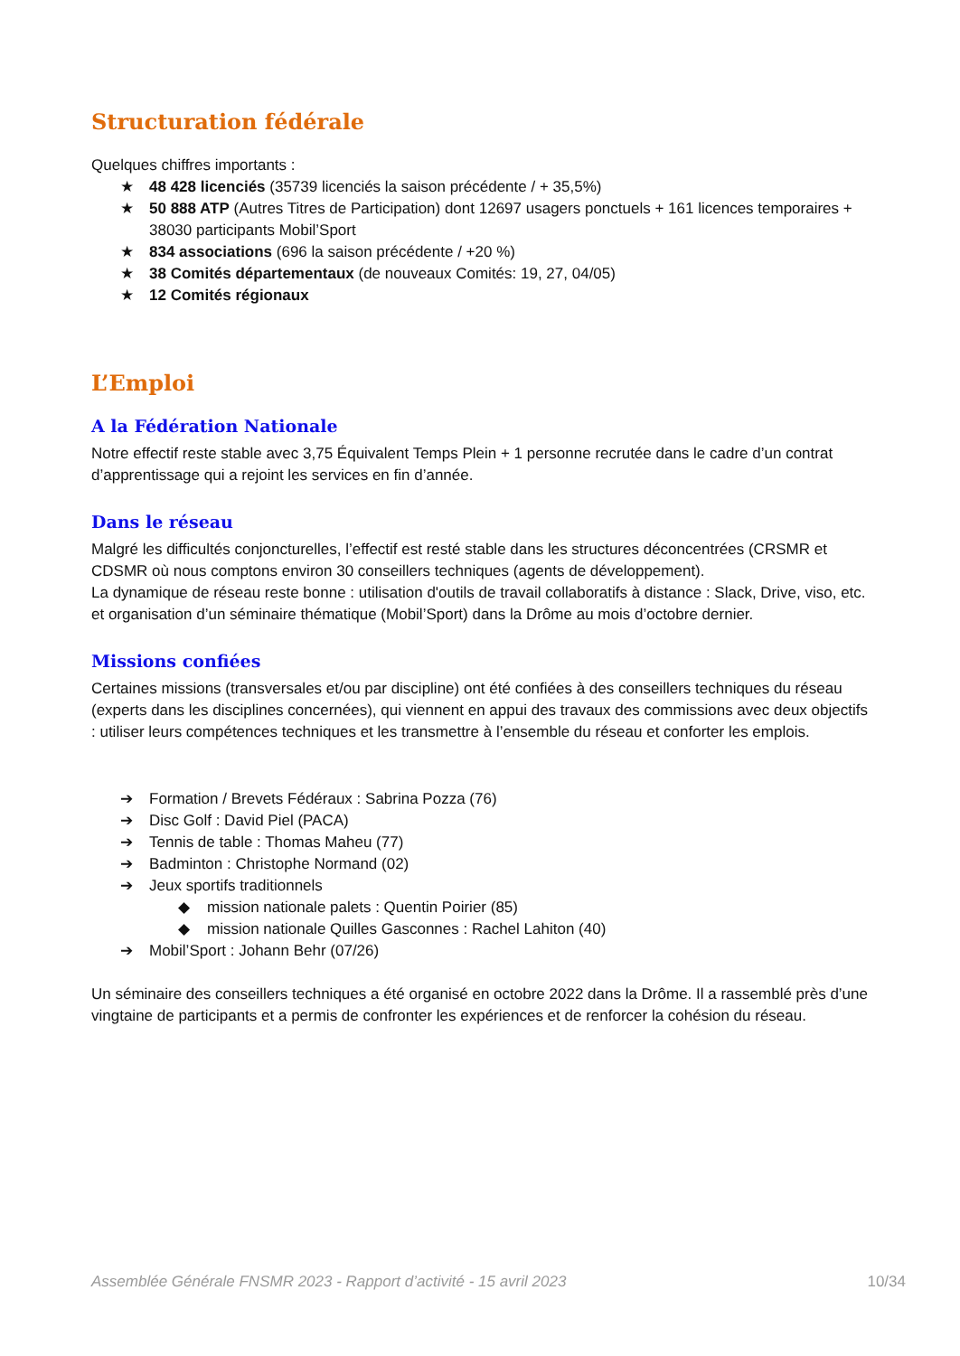Structuration fédérale
Quelques chiffres importants :
★ 48 428 licenciés (35739 licenciés la saison précédente / + 35,5%)
★ 50 888 ATP (Autres Titres de Participation) dont 12697 usagers ponctuels + 161 licences temporaires + 38030 participants Mobil’Sport
★ 834 associations (696 la saison précédente / +20 %)
★ 38 Comités départementaux (de nouveaux Comités: 19, 27, 04/05)
★ 12 Comités régionaux
L’Emploi
A la Fédération Nationale
Notre effectif reste stable avec 3,75 Équivalent Temps Plein + 1 personne recrutée dans le cadre d’un contrat d’apprentissage qui a rejoint les services en fin d’année.
Dans le réseau
Malgré les difficultés conjoncturelles, l’effectif est resté stable dans les structures déconcentrées (CRSMR et CDSMR où nous comptons environ 30 conseillers techniques (agents de développement).
La dynamique de réseau reste bonne : utilisation d'outils de travail collaboratifs à distance : Slack, Drive, viso, etc. et organisation d’un séminaire thématique (Mobil’Sport) dans la Drôme au mois d’octobre dernier.
Missions confiées
Certaines missions (transversales et/ou par discipline) ont été confiées à des conseillers techniques du réseau (experts dans les disciplines concernées), qui viennent en appui des travaux des commissions avec deux objectifs : utiliser leurs compétences techniques et les transmettre à l’ensemble du réseau et conforter les emplois.
➔ Formation / Brevets Fédéraux : Sabrina Pozza (76)
➔ Disc Golf : David Piel (PACA)
➔ Tennis de table : Thomas Maheu (77)
➔ Badminton : Christophe Normand (02)
➔ Jeux sportifs traditionnels
◆ mission nationale palets : Quentin Poirier (85)
◆ mission nationale Quilles Gasconnes : Rachel Lahiton (40)
➔ Mobil’Sport : Johann Behr (07/26)
Un séminaire des conseillers techniques a été organisé en octobre 2022 dans la Drôme. Il a rassemblé près d’une vingtaine de participants et a permis de confronter les expériences et de renforcer la cohésion du réseau.
Assemblée Générale FNSMR 2023 - Rapport d’activité - 15 avril 2023 10/34